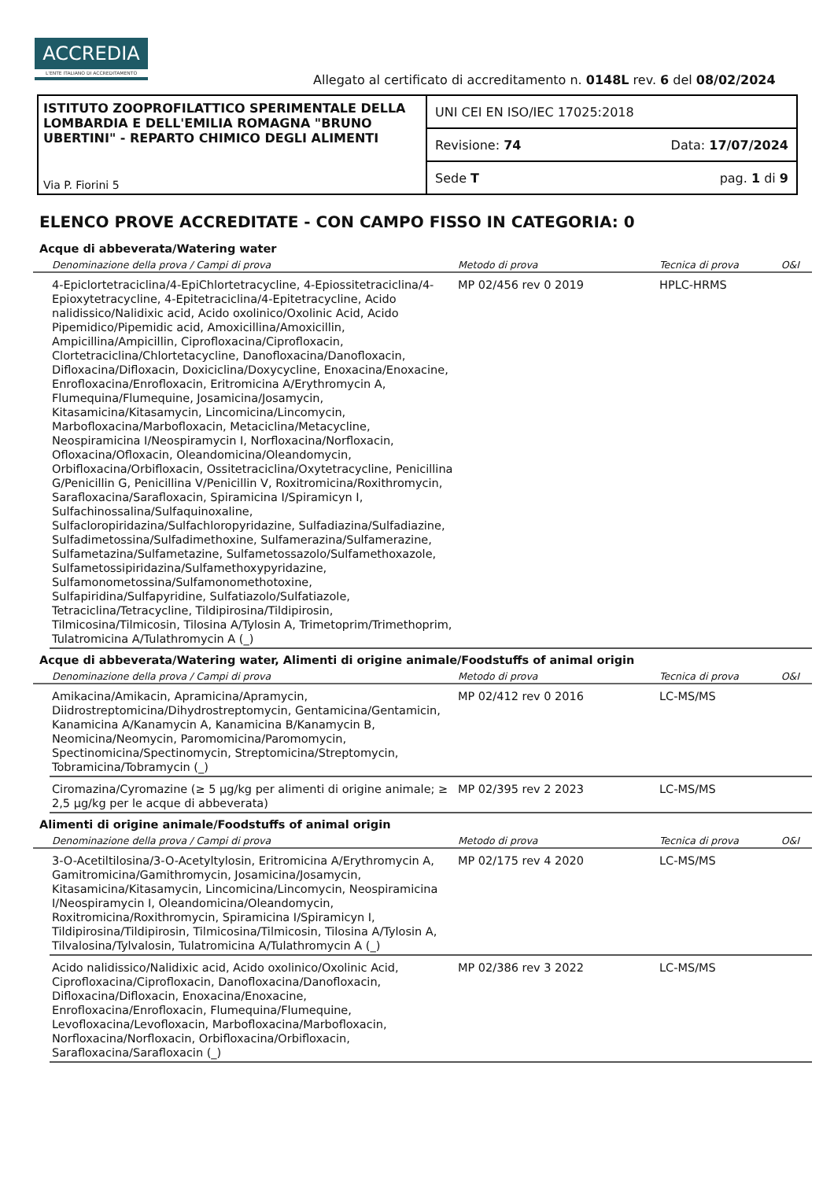ACCREDIA
L'ENTE ITALIANO DI ACCREDITAMENTO
Allegato al certificato di accreditamento n. 0148L rev. 6 del 08/02/2024
ISTITUTO ZOOPROFILATTICO SPERIMENTALE DELLA LOMBARDIA E DELL'EMILIA ROMAGNA "BRUNO UBERTINI" - REPARTO CHIMICO DEGLI ALIMENTI
Via P. Fiorini 5
UNI CEI EN ISO/IEC 17025:2018
Revisione: 74 Data: 17/07/2024
Sede T pag. 1 di 9
ELENCO PROVE ACCREDITATE - CON CAMPO FISSO IN CATEGORIA: 0
Acque di abbeverata/Watering water
| | Denominazione della prova / Campi di prova | Metodo di prova | Tecnica di prova | O&I |
| --- | --- | --- | --- | --- |
| | 4-Epiclortetraciclina/4-EpiChlortetracycline, 4-Epiossitetraciclina/4-Epioxytetracycline, 4-Epitetraciclina/4-Epitetracycline, Acido nalidissico/Nalidixic acid, Acido oxolinico/Oxolinic Acid, Acido Pipemidico/Pipemidic acid, Amoxicillina/Amoxicillin, Ampicillina/Ampicillin, Ciprofloxacina/Ciprofloxacin, Clortetraciclina/Chlortetacycline, Danofloxacina/Danofloxacin, Difloxacina/Difloxacin, Doxiciclina/Doxycycline, Enoxacina/Enoxacine, Enrofloxacina/Enrofloxacin, Eritromicina A/Erythromycin A, Flumequina/Flumequine, Josamicina/Josamycin, Kitasamicina/Kitasamycin, Lincomicina/Lincomycin, Marbofloxacina/Marbofloxacin, Metaciclina/Metacycline, Neospiramicina I/Neospiramycin I, Norfloxacina/Norfloxacin, Ofloxacina/Ofloxacin, Oleandomicina/Oleandomycin, Orbifloxacina/Orbifloxacin, Ossitetraciclina/Oxytetracycline, Penicillina G/Penicillin G, Penicillina V/Penicillin V, Roxitromicina/Roxithromycin, Sarafloxacina/Sarafloxacin, Spiramicina I/Spiramicyn I, Sulfachinossalina/Sulfaquinoxaline, Sulfacloropiridazina/Sulfachloropyridazine, Sulfadiazina/Sulfadiazine, Sulfadimetossina/Sulfadimethoxine, Sulfamerazina/Sulfamerazine, Sulfametazina/Sulfametazine, Sulfametossazolo/Sulfamethoxazole, Sulfametossipiridazina/Sulfamethoxypyridazine, Sulfamonometossina/Sulfamonomethotoxine, Sulfapiridina/Sulfapyridine, Sulfatiazolo/Sulfatiazole, Tetraciclina/Tetracycline, Tildipirosina/Tildipirosin, Tilmicosina/Tilmicosin, Tilosina A/Tylosin A, Trimetoprim/Trimethoprim, Tulatromicina A/Tulathromycin A (_) | MP 02/456 rev 0 2019 | HPLC-HRMS | |
Acque di abbeverata/Watering water, Alimenti di origine animale/Foodstuffs of animal origin
| | Denominazione della prova / Campi di prova | Metodo di prova | Tecnica di prova | O&I |
| --- | --- | --- | --- | --- |
| | Amikacina/Amikacin, Apramicina/Apramycin, Diidrostreptomicina/Dihydrostreptomycin, Gentamicina/Gentamicin, Kanamicina A/Kanamycin A, Kanamicina B/Kanamycin B, Neomicina/Neomycin, Paromomicina/Paromomycin, Spectinomicina/Spectinomycin, Streptomicina/Streptomycin, Tobramicina/Tobramycin (_) | MP 02/412 rev 0 2016 | LC-MS/MS | |
| | Ciromazina/Cyromazine (≥ 5 µg/kg per alimenti di origine animale; ≥ 2,5 µg/kg per le acque di abbeverata) | MP 02/395 rev 2 2023 | LC-MS/MS | |
Alimenti di origine animale/Foodstuffs of animal origin
| | Denominazione della prova / Campi di prova | Metodo di prova | Tecnica di prova | O&I |
| --- | --- | --- | --- | --- |
| | 3-O-Acetiltilosina/3-O-Acetyltylosin, Eritromicina A/Erythromycin A, Gamitromicina/Gamithromycin, Josamicina/Josamycin, Kitasamicina/Kitasamycin, Lincomicina/Lincomycin, Neospiramicina I/Neospiramycin I, Oleandomicina/Oleandomycin, Roxitromicina/Roxithromycin, Spiramicina I/Spiramicyn I, Tildipirosina/Tildipirosin, Tilmicosina/Tilmicosin, Tilosina A/Tylosin A, Tilvalosina/Tylvalosin, Tulatromicina A/Tulathromycin A (_) | MP 02/175 rev 4 2020 | LC-MS/MS | |
| | Acido nalidissico/Nalidixic acid, Acido oxolinico/Oxolinic Acid, Ciprofloxacina/Ciprofloxacin, Danofloxacina/Danofloxacin, Difloxacina/Difloxacin, Enoxacina/Enoxacine, Enrofloxacina/Enrofloxacin, Flumequina/Flumequine, Levofloxacina/Levofloxacin, Marbofloxacina/Marbofloxacin, Norfloxacina/Norfloxacin, Orbifloxacina/Orbifloxacin, Sarafloxacina/Sarafloxacin (_) | MP 02/386 rev 3 2022 | LC-MS/MS | |